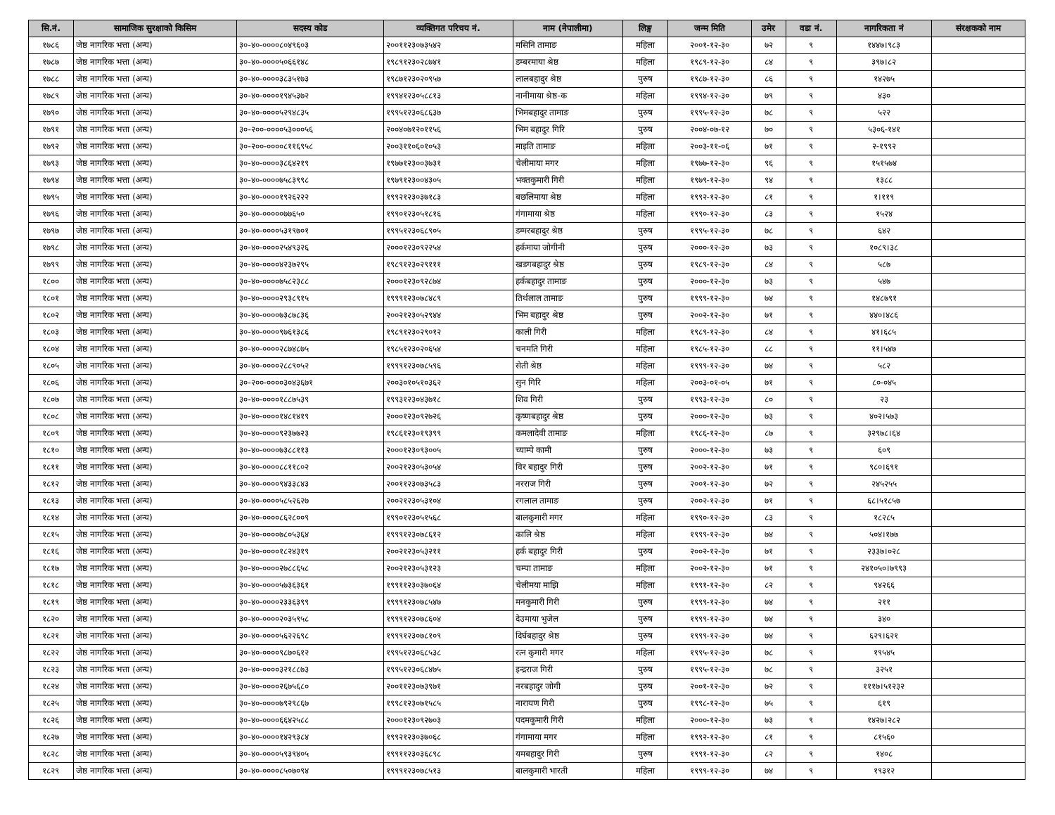| सि.नं. | सामाजिक सुरक्षाको किसिम | सदस्य कोड | व्यक्तिगत परिचय नं. | नाम (नेपालीमा) | लिङ्ग | जन्म मिति | उमेर | वडा नं. | नागरिकता नं | संरक्षकको नाम |
| --- | --- | --- | --- | --- | --- | --- | --- | --- | --- | --- |
| १७८६ | जेष्ठ नागरिक भत्ता (अन्य) | ३०-४०-००००८०४९६०३ | २००११२३०७३५४२ | मसिनि तामाङ | महिला | २००१-१२-३० | ७२ | ९ | १४४७।९८३ | |
| १७८७ | जेष्ठ नागरिक भत्ता (अन्य) | ३०-४०-००००५०६६१४८ | १९८९१२३०२८७४१ | डम्बरमाया श्रेष्ठ | महिला | १९८९-१२-३० | ८४ | ९ | ३९७।८२ | |
| १७८८ | जेष्ठ नागरिक भत्ता (अन्य) | ३०-४०-००००३८३५१७३ | १९८७१२३०२०९५७ | लालबहादुर श्रेष्ठ | पुरुष | १९८७-१२-३० | ८६ | ९ | १४२७५ | |
| १७८९ | जेष्ठ नागरिक भत्ता (अन्य) | ३०-४०-००००१९४५३७२ | १९९४१२३०५८८१३ | नानीमाया श्रेष्ठ-क | महिला | १९९४-१२-३० | ७९ | ९ | ४३० | |
| १७९० | जेष्ठ नागरिक भत्ता (अन्य) | ३०-४०-००००५२९४८३५ | १९९५१२३०६८६३७ | भिमबहादुर तामाङ | पुरुष | १९९५-१२-३० | ७८ | ९ | ५२२ | |
| १७९१ | जेष्ठ नागरिक भत्ता (अन्य) | ३०-२००-००००५३०००५६ | २००४०७१२०११५६ | भिम बहादुर गिरि | पुरुष | २००४-०७-१२ | ७० | ९ | ५३०६-१४१ | |
| १७९२ | जेष्ठ नागरिक भत्ता (अन्य) | ३०-२००-००००८११६९५८ | २००३११०६०१०५३ | माइति तामाङ | महिला | २००३-११-०६ | ७१ | ९ | २-१९९२ | |
| १७९३ | जेष्ठ नागरिक भत्ता (अन्य) | ३०-४०-००००३८६४२१९ | १९७७१२३००३७३१ | चेलीमाया मगर | महिला | १९७७-१२-३० | ९६ | ९ | १५१५७४ | |
| १७९४ | जेष्ठ नागरिक भत्ता (अन्य) | ३०-४०-००००७५८३९९८ | १९७९१२३००४३०५ | भक्तकुमारी गिरी | महिला | १९७९-१२-३० | ९४ | ९ | १३८८ | |
| १७९५ | जेष्ठ नागरिक भत्ता (अन्य) | ३०-४०-००००१९२६२२२ | १९९२१२३०३७१८३ | बछलिमाया श्रेष्ठ | महिला | १९९२-१२-३० | ८१ | ९ | १।११९ | |
| १७९६ | जेष्ठ नागरिक भत्ता (अन्य) | ३०-४०-०००००७७६५० | १९९०१२३०५१८१६ | गंगामाया श्रेष्ठ | महिला | १९९०-१२-३० | ८३ | ९ | १५२४ | |
| १७९७ | जेष्ठ नागरिक भत्ता (अन्य) | ३०-४०-००००५३१९७०१ | १९९५१२३०६८९०५ | डम्मरबहादुर श्रेष्ठ | पुरुष | १९९५-१२-३० | ७८ | ९ | ६४२ | |
| १७९८ | जेष्ठ नागरिक भत्ता (अन्य) | ३०-४०-००००२५४९३२६ | २०००१२३०९२२५४ | हर्कमाया जोगीनी | पुरुष | २०००-१२-३० | ७३ | ९ | १०८९।३८ | |
| १७९९ | जेष्ठ नागरिक भत्ता (अन्य) | ३०-४०-००००४२३७२९५ | १९८९१२३०२९१११ | खडगबहादुर श्रेष्ठ | पुरुष | १९८९-१२-३० | ८४ | ९ | ५८७ | |
| १८०० | जेष्ठ नागरिक भत्ता (अन्य) | ३०-४०-००००७५८२३८८ | २०००१२३०९२८७४ | हर्कबहादुर तामाङ | पुरुष | २०००-१२-३० | ७३ | ९ | ५४७ | |
| १८०१ | जेष्ठ नागरिक भत्ता (अन्य) | ३०-४०-००००२९३८९१५ | १९९९१२३०७८४८९ | तिर्थलाल तामाङ | पुरुष | १९९९-१२-३० | ७४ | ९ | १४८७९१ | |
| १८०२ | जेष्ठ नागरिक भत्ता (अन्य) | ३०-४०-००००७३८७८३६ | २००२१२३०५२९४४ | भिम बहादुर श्रेष्ठ | पुरुष | २००२-१२-३० | ७१ | ९ | ४४०।४८६ | |
| १८०३ | जेष्ठ नागरिक भत्ता (अन्य) | ३०-४०-००००९७६१३८६ | १९८९१२३०२९०१२ | काली गिरी | महिला | १९८९-१२-३० | ८४ | ९ | ४१।६८५ | |
| १८०४ | जेष्ठ नागरिक भत्ता (अन्य) | ३०-४०-००००२८७४८७५ | १९८५१२३०२०६५४ | चनमति गिरी | महिला | १९८५-१२-३० | ८८ | ९ | ११।५४७ | |
| १८०५ | जेष्ठ नागरिक भत्ता (अन्य) | ३०-४०-००००२८८९०५२ | १९९९१२३०७८५९६ | सेती श्रेष्ठ | महिला | १९९९-१२-३० | ७४ | ९ | ५८२ | |
| १८०६ | जेष्ठ नागरिक भत्ता (अन्य) | ३०-२००-००००३०४३६७१ | २००३०१०५१०३६२ | सुन गिरि | महिला | २००३-०१-०५ | ७१ | ९ | ८०-०४५ | |
| १८०७ | जेष्ठ नागरिक भत्ता (अन्य) | ३०-४०-००००१८८७५३९ | १९९३१२३०४३७१८ | शिव गिरी | पुरुष | १९९३-१२-३० | ८० | ९ | २३ | |
| १८०८ | जेष्ठ नागरिक भत्ता (अन्य) | ३०-४०-००००१४८१४१९ | २०००१२३०९२७२६ | कृष्णबहादुर श्रेष्ठ | पुरुष | २०००-१२-३० | ७३ | ९ | ४०२।५७३ | |
| १८०९ | जेष्ठ नागरिक भत्ता (अन्य) | ३०-४०-००००९२३७७२३ | १९८६१२३०१९३९९ | कमलादेवी तामाङ | महिला | १९८६-१२-३० | ८७ | ९ | ३२९७८।६४ | |
| १८१० | जेष्ठ नागरिक भत्ता (अन्य) | ३०-४०-००००७३८८११३ | २०००१२३०९३००५ | च्याम्पे कामी | पुरुष | २०००-१२-३० | ७३ | ९ | ६०९ | |
| १८११ | जेष्ठ नागरिक भत्ता (अन्य) | ३०-४०-००००८८११८०२ | २००२१२३०५३०५४ | विर बहादुर गिरी | पुरुष | २००२-१२-३० | ७१ | ९ | ९८०।६९१ | |
| १८१२ | जेष्ठ नागरिक भत्ता (अन्य) | ३०-४०-००००९४३३८४३ | २००११२३०७३५८३ | नरराज गिरी | पुरुष | २००१-१२-३० | ७२ | ९ | २४५२५५ | |
| १८१३ | जेष्ठ नागरिक भत्ता (अन्य) | ३०-४०-००००५८५२६२७ | २००२१२३०५३१०४ | रगलाल तामाङ | पुरुष | २००२-१२-३० | ७१ | ९ | ६८।५१८५७ | |
| १८१४ | जेष्ठ नागरिक भत्ता (अन्य) | ३०-४०-००००८६२८००९ | १९९०१२३०५१५६८ | बालकुमारी मगर | महिला | १९९०-१२-३० | ८३ | ९ | १८२८५ | |
| १८१५ | जेष्ठ नागरिक भत्ता (अन्य) | ३०-४०-००००७८०५३६४ | १९९९१२३०७८६१२ | कालि श्रेष्ठ | महिला | १९९९-१२-३० | ७४ | ९ | ५०४।१७७ | |
| १८१६ | जेष्ठ नागरिक भत्ता (अन्य) | ३०-४०-००००१८२४३१९ | २००२१२३०५३२११ | हर्क बहादुर गिरी | पुरुष | २००२-१२-३० | ७१ | ९ | २३३७।०२८ | |
| १८१७ | जेष्ठ नागरिक भत्ता (अन्य) | ३०-४०-००००२७८८६५८ | २००२१२३०५३१२३ | चम्पा तामाङ | महिला | २००२-१२-३० | ७१ | ९ | २४१०५०।७९९३ | |
| १८१८ | जेष्ठ नागरिक भत्ता (अन्य) | ३०-४०-००००५७३६३६१ | १९९११२३०३७०६४ | चेलीमया माझि | महिला | १९९१-१२-३० | ८२ | ९ | ९४२६६ | |
| १८१९ | जेष्ठ नागरिक भत्ता (अन्य) | ३०-४०-००००२३३६३९९ | १९९९१२३०७८५४७ | मनकुमारी गिरी | पुरुष | १९९९-१२-३० | ७४ | ९ | २११ | |
| १८२० | जेष्ठ नागरिक भत्ता (अन्य) | ३०-४०-००००२०३५९५८ | १९९९१२३०७८६०४ | देउमाया भुजेल | पुरुष | १९९९-१२-३० | ७४ | ९ | ३४० | |
| १८२१ | जेष्ठ नागरिक भत्ता (अन्य) | ३०-४०-००००५६२२६९८ | १९९९१२३०७८१०९ | दिर्घबहादुर श्रेष्ठ | पुरुष | १९९९-१२-३० | ७४ | ९ | ६२९।६२१ | |
| १८२२ | जेष्ठ नागरिक भत्ता (अन्य) | ३०-४०-००००९८७०६१२ | १९९५१२३०६८५३८ | रत्न कुमारी मगर | महिला | १९९५-१२-३० | ७८ | ९ | १९५४५ | |
| १८२३ | जेष्ठ नागरिक भत्ता (अन्य) | ३०-४०-००००३२१८८७३ | १९९५१२३०६८४७५ | इन्द्रराज गिरी | पुरुष | १९९५-१२-३० | ७८ | ९ | ३२५१ | |
| १८२४ | जेष्ठ नागरिक भत्ता (अन्य) | ३०-४०-००००२६७५६८० | २००११२३०७३९७१ | नरबहादुर जोगी | पुरुष | २००१-१२-३० | ७२ | ९ | १११७।५१२३२ | |
| १८२५ | जेष्ठ नागरिक भत्ता (अन्य) | ३०-४०-००००७९२९८६७ | १९९८१२३०७१५८५ | नारायण गिरी | पुरुष | १९९८-१२-३० | ७५ | ९ | ६१९ | |
| १८२६ | जेष्ठ नागरिक भत्ता (अन्य) | ३०-४०-००००६६४२५८८ | २०००१२३०९२७०३ | पदमकुमारी गिरी | महिला | २०००-१२-३० | ७३ | ९ | १४२७।२८२ | |
| १८२७ | जेष्ठ नागरिक भत्ता (अन्य) | ३०-४०-००००१४२९३८४ | १९९२१२३०३७०६८ | गंगामाया मगर | महिला | १९९२-१२-३० | ८१ | ९ | ८१५६० | |
| १८२८ | जेष्ठ नागरिक भत्ता (अन्य) | ३०-४०-००००५९३९४०५ | १९९११२३०३६८९८ | यमबहादुर गिरी | पुरुष | १९९१-१२-३० | ८२ | ९ | १४०८ | |
| १८२९ | जेष्ठ नागरिक भत्ता (अन्य) | ३०-४०-००००८५०७०९४ | १९९९१२३०७८५१३ | बालकुमारी भारती | महिला | १९९९-१२-३० | ७४ | ९ | १९३१२ | |